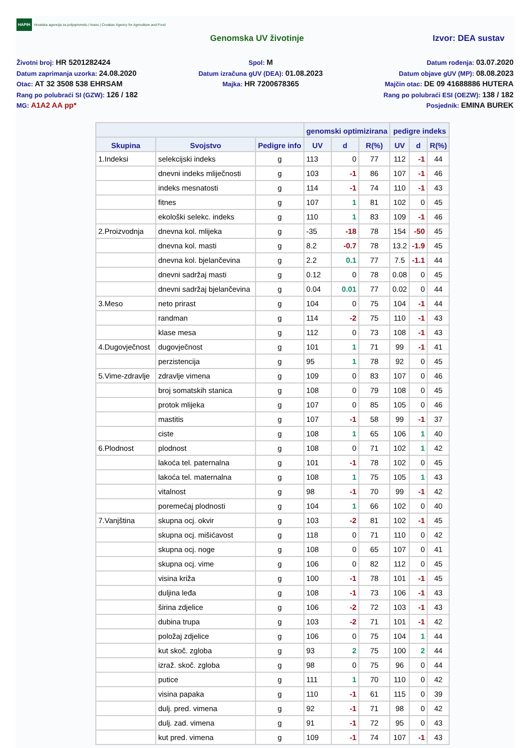HAPIH Hrvatska agencija za poljoprivredu i hranu | Croatian Agency for Agriculture and Food
Genomska UV životinje Izvor: DEA sustav
Životni broj: HR 5201282424
Datum zaprimanja uzorka: 24.08.2020
Otac: AT 32 3508 538 EHRSAM
Rang po polubraći SI (GZW): 126 / 182
MG: A1A2 AA pp*
Spol: M
Datum izračuna gUV (DEA): 01.08.2023
Majka: HR 7200678365
Datum rođenja: 03.07.2020
Datum objave gUV (MP): 08.08.2023
Majčin otac: DE 09 41688886 HUTERA
Rang po polubraći ESI (OEZW): 138 / 182
Posjednik: EMINA BUREK
| | | | genomski optimizirana | | | pedigre indeks | | |
| --- | --- | --- | --- | --- | --- | --- | --- | --- |
| Skupina | Svojstvo | Pedigre info | UV | d | R(%) | UV | d | R(%) |
| 1.Indeksi | selekcijski indeks | g | 113 | 0 | 77 | 112 | -1 | 44 |
| | dnevni indeks mliječnosti | g | 103 | -1 | 86 | 107 | -1 | 46 |
| | indeks mesnatosti | g | 114 | -1 | 74 | 110 | -1 | 43 |
| | fitnes | g | 107 | 1 | 81 | 102 | 0 | 45 |
| | ekološki selekc. indeks | g | 110 | 1 | 83 | 109 | -1 | 46 |
| 2.Proizvodnja | dnevna kol. mlijeka | g | -35 | -18 | 78 | 154 | -50 | 45 |
| | dnevna kol. masti | g | 8.2 | -0.7 | 78 | 13.2 | -1.9 | 45 |
| | dnevna kol. bjelančevina | g | 2.2 | 0.1 | 77 | 7.5 | -1.1 | 44 |
| | dnevni sadržaj masti | g | 0.12 | 0 | 78 | 0.08 | 0 | 45 |
| | dnevni sadržaj bjelančevina | g | 0.04 | 0.01 | 77 | 0.02 | 0 | 44 |
| 3.Meso | neto prirast | g | 104 | 0 | 75 | 104 | -1 | 44 |
| | randman | g | 114 | -2 | 75 | 110 | -1 | 43 |
| | klase mesa | g | 112 | 0 | 73 | 108 | -1 | 43 |
| 4.Dugovječnost | dugovječnost | g | 101 | 1 | 71 | 99 | -1 | 41 |
| | perzistencija | g | 95 | 1 | 78 | 92 | 0 | 45 |
| 5.Vime-zdravlje | zdravlje vimena | g | 109 | 0 | 83 | 107 | 0 | 46 |
| | broj somatskih stanica | g | 108 | 0 | 79 | 108 | 0 | 45 |
| | protok mlijeka | g | 107 | 0 | 85 | 105 | 0 | 46 |
| | mastitis | g | 107 | -1 | 58 | 99 | -1 | 37 |
| | ciste | g | 108 | 1 | 65 | 106 | 1 | 40 |
| 6.Plodnost | plodnost | g | 108 | 0 | 71 | 102 | 1 | 42 |
| | lakoća tel. paternalna | g | 101 | -1 | 78 | 102 | 0 | 45 |
| | lakoća tel. maternalna | g | 108 | 1 | 75 | 105 | 1 | 43 |
| | vitalnost | g | 98 | -1 | 70 | 99 | -1 | 42 |
| | poremećaj plodnosti | g | 104 | 1 | 66 | 102 | 0 | 40 |
| 7.Vanjština | skupna ocj. okvir | g | 103 | -2 | 81 | 102 | -1 | 45 |
| | skupna ocj. mišićavost | g | 118 | 0 | 71 | 110 | 0 | 42 |
| | skupna ocj. noge | g | 108 | 0 | 65 | 107 | 0 | 41 |
| | skupna ocj. vime | g | 106 | 0 | 82 | 112 | 0 | 45 |
| | visina križa | g | 100 | -1 | 78 | 101 | -1 | 45 |
| | duljina leđa | g | 108 | -1 | 73 | 106 | -1 | 43 |
| | širina zdjelice | g | 106 | -2 | 72 | 103 | -1 | 43 |
| | dubina trupa | g | 103 | -2 | 71 | 101 | -1 | 42 |
| | položaj zdjelice | g | 106 | 0 | 75 | 104 | 1 | 44 |
| | kut skoč. zgloba | g | 93 | 2 | 75 | 100 | 2 | 44 |
| | izraž. skoč. zgloba | g | 98 | 0 | 75 | 96 | 0 | 44 |
| | putice | g | 111 | 1 | 70 | 110 | 0 | 42 |
| | visina papaka | g | 110 | -1 | 61 | 115 | 0 | 39 |
| | dulj. pred. vimena | g | 92 | -1 | 71 | 98 | 0 | 42 |
| | dulj. zad. vimena | g | 91 | -1 | 72 | 95 | 0 | 43 |
| | kut pred. vimena | g | 109 | -1 | 74 | 107 | -1 | 43 |